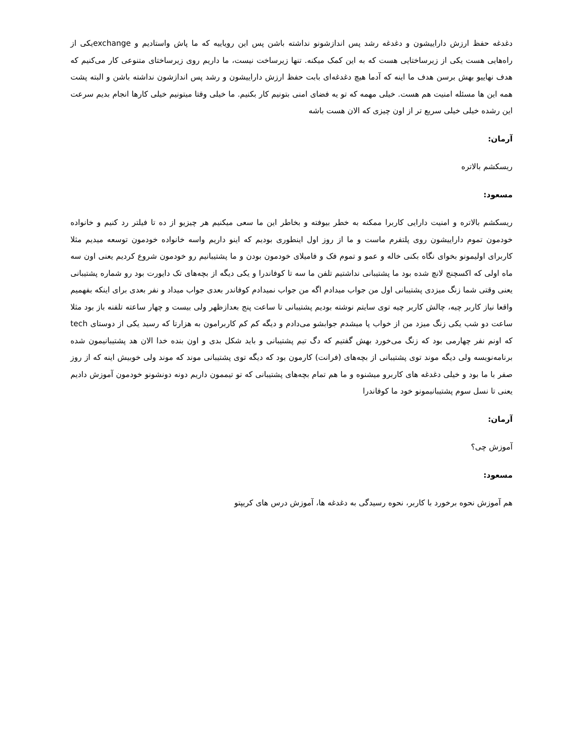دغدغه حفظ ارزش داراییشون و دغدغه رشد پس اندازشونو نداشته باشن پس این رویاییه که ما پاش واستادیم و exchangeیکی از راه‌هایی هست یکی از زیرساختایی هست که به این کمک میکنه. تنها زیرساخت نیست، ما داریم روی زیرساختای متنوعی کار می‌کنیم که هدف نهاییو بهش برسن هدف ما اینه که آدما هیچ دغدغه‌ای بابت حفظ ارزش داراییشون و رشد پس اندازشون نداشته باشن و البته پشت همه این ها مسئله امنیت هم هست. خیلی مهمه که تو یه فضای امنی بتونیم کار بکنیم. ما خیلی وقتا میتونیم خیلی کارها انجام بدیم سرعت این رشده خیلی خیلی سریع تر از اون چیزی که الان هست باشه
آرمان:
ریسکشم بالاتره
مسعود:
ریسکشم بالاتره و امنیت دارایی کاربرا ممکنه به خطر بیوفته و بخاطر این ما سعی میکنیم هر چیزیو از ده تا فیلتر رد کنیم و خانواده خودمون تموم داراییشون روی پلتفرم ماست و ما از روز اول اینطوری بودیم که اینو داریم واسه خانواده خودمون توسعه میدیم مثلا کاربرای اولیمونو بخوای نگاه بکنی خاله و عمو و تموم فک و فامیلای خودمون بودن و ما پشتیبانیم رو خودمون شروع کردیم یعنی اون سه ماه اولی که اکسچنج لانچ شده بود ما پشتیبانی نداشتیم تلفن ما سه تا کوفاندرا و یکی دیگه از بچه‌های تک دایورت بود رو شماره پشتیبانی یعنی وقتی شما زنگ میزدی پشتیبانی اول من جواب میدادم اگه من جواب نمیدادم کوفاندر بعدی جواب میداد و نفر بعدی برای اینکه بفهمیم واقعا نیاز کاربر چیه، چالش کاربر چیه توی سایتم نوشته بودیم پشتیبانی تا ساعت پنج بعدازظهر ولی بیست و چهار ساعته تلفنه باز بود مثلا ساعت دو شب یکی زنگ میزد من از خواب پا میشدم جوابشو می‌دادم و دیگه کم کم کاربرامون به هزارتا که رسید یکی از دوستای tech که اونم نفر چهارمی بود که زنگ می‌خورد بهش گفتیم که دگ تیم پشتیبانی و باید شکل بدی و اون بنده خدا الان هد پشتیبانیمون شده برنامه‌نویسه ولی دیگه موند توی پشتیبانی از بچه‌های (فرانت) کارمون بود که دیگه توی پشتیبانی موند که موند ولی خوبیش اینه که از روز صفر با ما بود و خیلی دغدغه های کاربرو میشنوه و ما هم تمام بچه‌های پشتیبانی که تو تیممون داریم دونه دونشونو خودمون آموزش دادیم یعنی تا نسل سوم پشتیبانیمونو خود ما کوفاندرا
آرمان:
آموزش چی؟
مسعود:
هم آموزش نحوه برخورد با کاربر، نحوه رسیدگی به دغدغه ها، آموزش درس های کریپتو